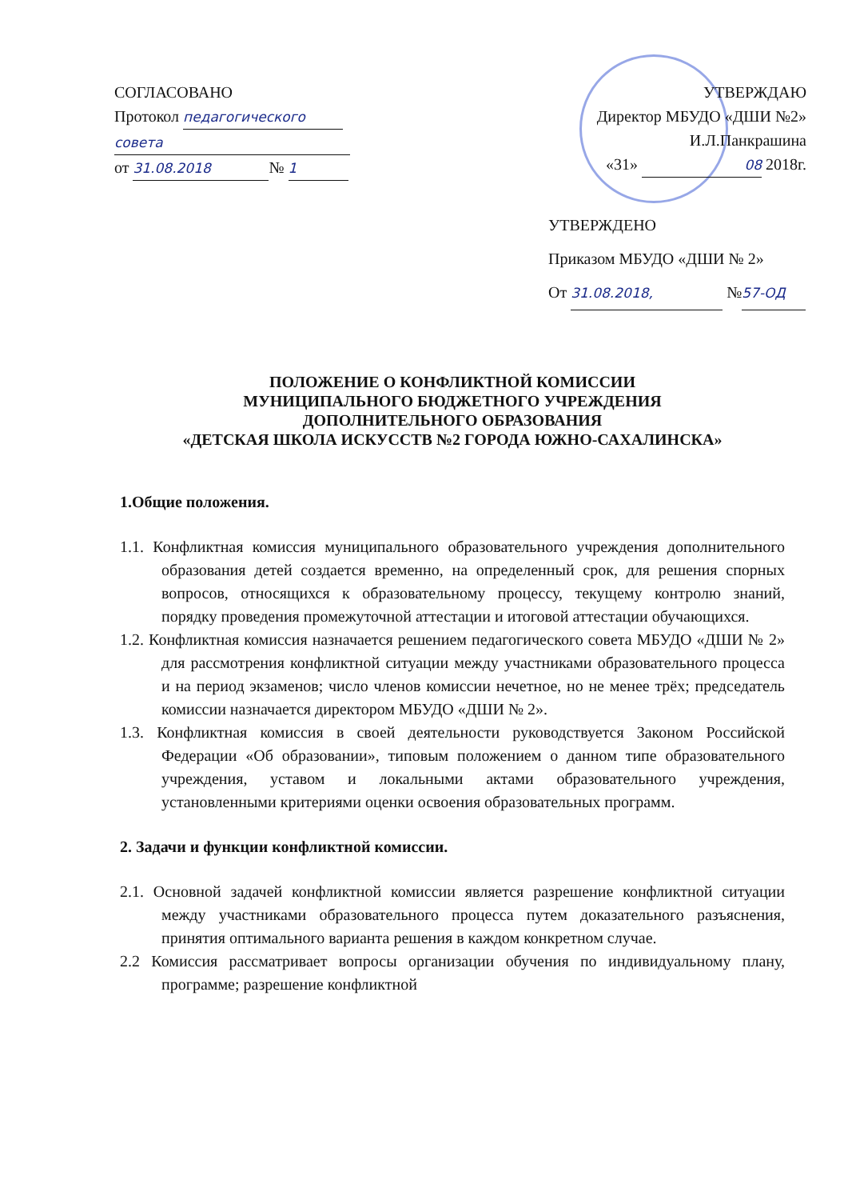СОГЛАСОВАНО
Протокол педагогического
совета
от 31.08.2018 № 1
УТВЕРЖДАЮ
Директор МБУДО «ДШИ №2»
И.Л.Панкрашина
«31» 08 2018г.
УТВЕРЖДЕНО
Приказом МБУДО «ДШИ № 2»
От 31.08.2018, № 57-ОД
ПОЛОЖЕНИЕ О КОНФЛИКТНОЙ КОМИССИИ
МУНИЦИПАЛЬНОГО БЮДЖЕТНОГО УЧРЕЖДЕНИЯ
ДОПОЛНИТЕЛЬНОГО ОБРАЗОВАНИЯ
«ДЕТСКАЯ ШКОЛА ИСКУССТВ №2 ГОРОДА ЮЖНО-САХАЛИНСКА»
1.Общие положения.
1.1. Конфликтная комиссия муниципального образовательного учреждения дополнительного образования детей создается временно, на определенный срок, для решения спорных вопросов, относящихся к образовательному процессу, текущему контролю знаний, порядку проведения промежуточной аттестации и итоговой аттестации обучающихся.
1.2. Конфликтная комиссия назначается решением педагогического совета МБУДО «ДШИ № 2» для рассмотрения конфликтной ситуации между участниками образовательного процесса и на период экзаменов; число членов комиссии нечетное, но не менее трёх; председатель комиссии назначается директором МБУДО «ДШИ № 2».
1.3. Конфликтная комиссия в своей деятельности руководствуется Законом Российской Федерации «Об образовании», типовым положением о данном типе образовательного учреждения, уставом и локальными актами образовательного учреждения, установленными критериями оценки освоения образовательных программ.
2. Задачи и функции конфликтной комиссии.
2.1. Основной задачей конфликтной комиссии является разрешение конфликтной ситуации между участниками образовательного процесса путем доказательного разъяснения, принятия оптимального варианта решения в каждом конкретном случае.
2.2 Комиссия рассматривает вопросы организации обучения по индивидуальному плану, программе; разрешение конфликтной